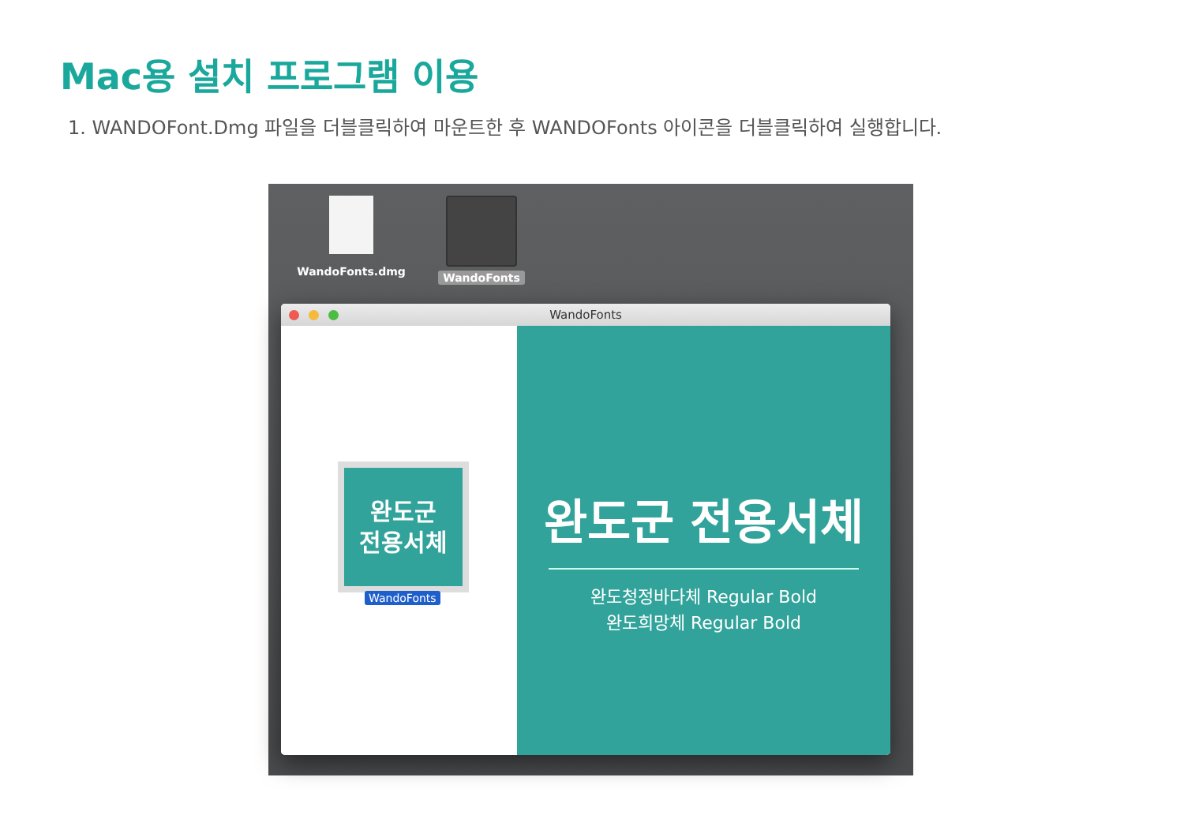Mac용 설치 프로그램 이용
1. WANDOFont.Dmg 파일을 더블클릭하여 마운트한 후 WANDOFonts 아이콘을 더블클릭하여 실행합니다.
WandoFonts.dmg WandoFonts
WandoFonts
완도군
전용서체
WandoFonts
완도군 전용서체
완도청정바다체 Regular Bold
완도희망체 Regular Bold